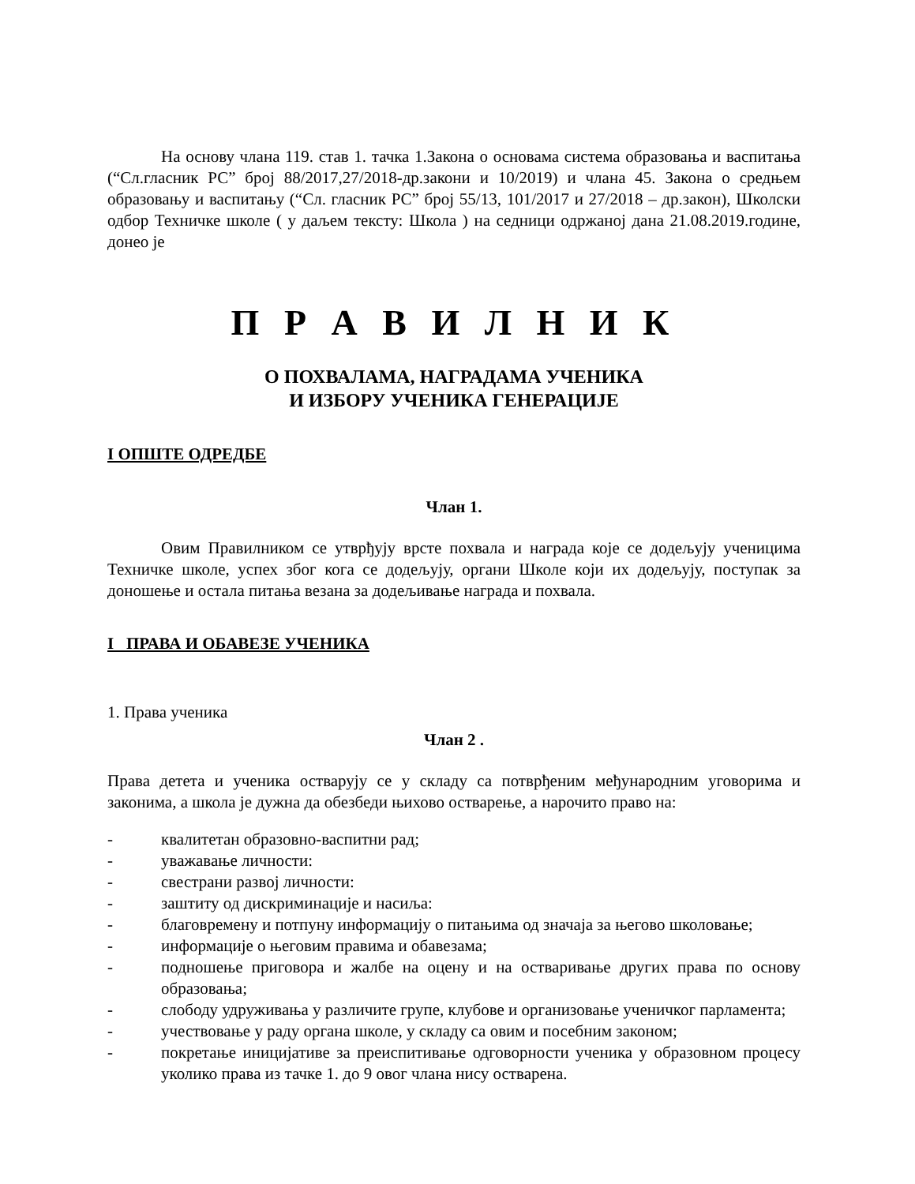На основу члана 119. став 1. тачка 1.Закона о основама система образовања и васпитања (“Сл.гласник РС” број 88/2017,27/2018-др.закони и 10/2019) и члана 45. Закона о средњем образовању и васпитању (“Сл. гласник РС” број 55/13, 101/2017 и 27/2018 – др.закон), Школски одбор Техничке школе ( у даљем тексту: Школа ) на седници одржаној дана 21.08.2019.године, донео је
П Р А В И Л Н И К
О ПОХВАЛАМА, НАГРАДАМА УЧЕНИКА
И ИЗБОРУ УЧЕНИКА ГЕНЕРАЦИЈЕ
I ОПШТЕ ОДРЕДБЕ
Члан 1.
Овим Правилником се утврђују врсте похвала и награда које се додељују ученицима Техничке школе, успех због кога се додељују, органи Школе који их додељују, поступак за доношење и остала питања везана за додељивање награда и похвала.
I ПРАВА И ОБАВЕЗЕ УЧЕНИКА
1. Права ученика
Члан 2 .
Права детета и ученика остварују се у складу са потврђеним међународним уговорима и законима, а школа је дужна да обезбеди њихово остварење, а нарочито право на:
- квалитетан образовно-васпитни рад;
- уважавање личности:
- свестрани развој личности:
- заштиту од дискриминације и насиља:
- благовремену и потпуну информацију о питањима од значаја за његово школовање;
- информације о његовим правима и обавезама;
- подношење приговора и жалбе на оцену и на остваривање других права по основу образовања;
- слободу удруживања у различите групе, клубове и организовање ученичког парламента;
- учествовање у раду органа школе, у складу са овим и посебним законом;
- покретање иницијативе за преиспитивање одговорности ученика у образовном процесу уколико права из тачке 1. до 9 овог члана нису остварена.